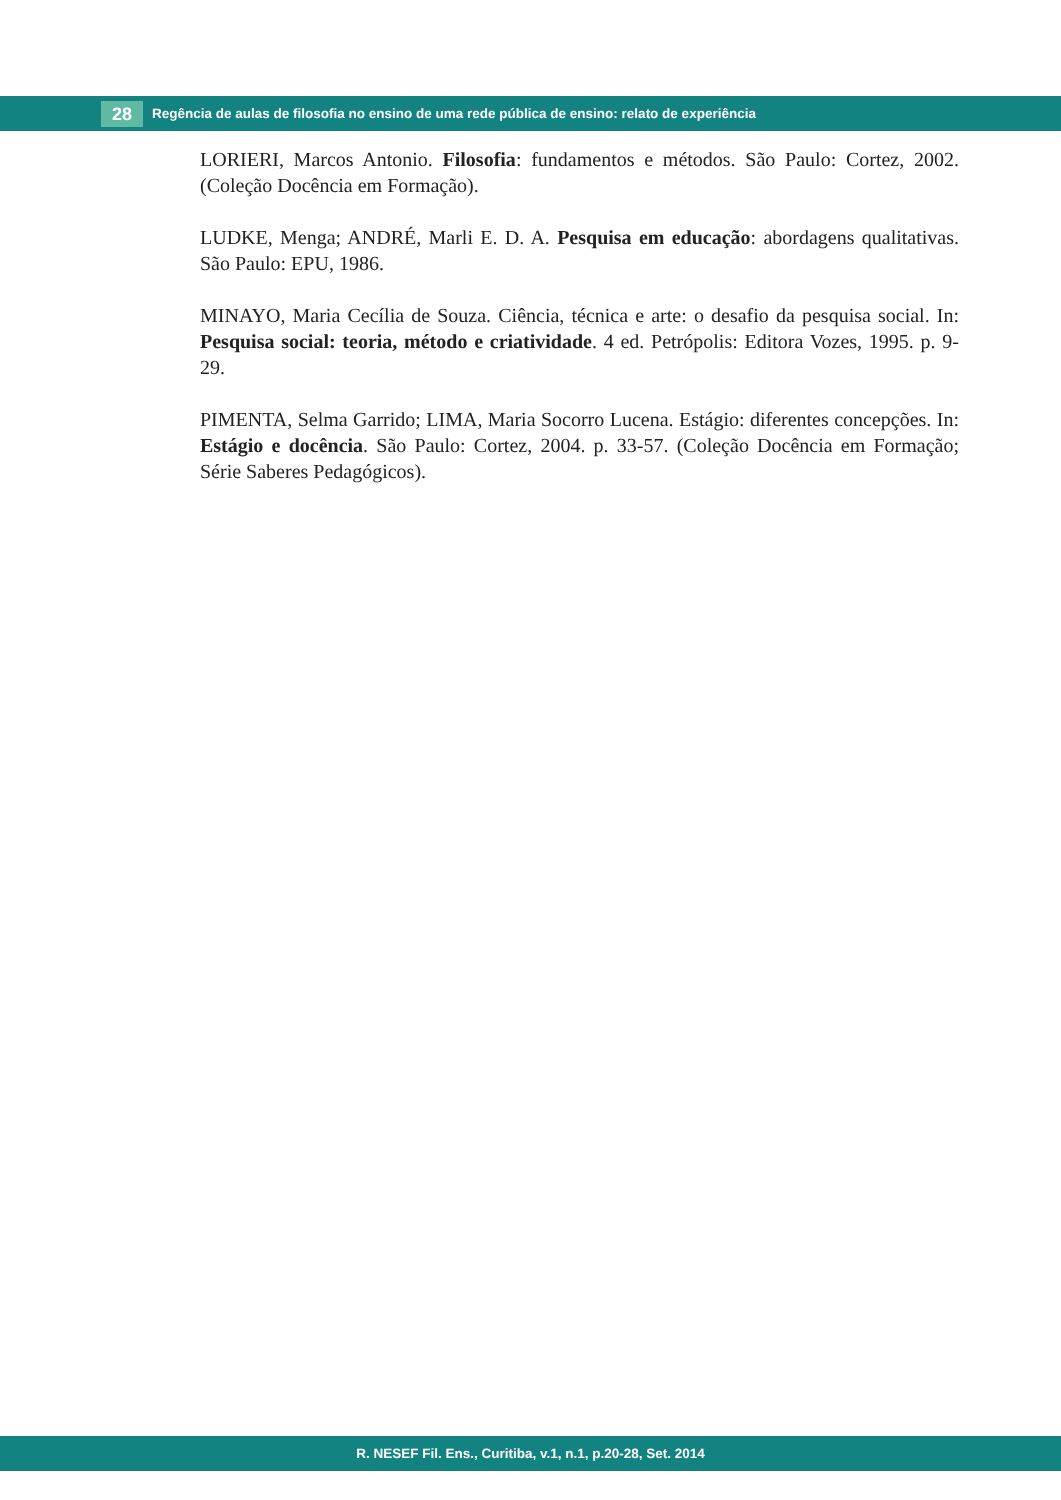28
Regência de aulas de filosofia no ensino de uma rede pública de ensino: relato de experiência
LORIERI, Marcos Antonio. Filosofia: fundamentos e métodos. São Paulo: Cortez, 2002. (Coleção Docência em Formação).
LUDKE, Menga; ANDRÉ, Marli E. D. A. Pesquisa em educação: abordagens qualitativas. São Paulo: EPU, 1986.
MINAYO, Maria Cecília de Souza. Ciência, técnica e arte: o desafio da pesquisa social. In: Pesquisa social: teoria, método e criatividade. 4 ed. Petrópolis: Editora Vozes, 1995. p. 9-29.
PIMENTA, Selma Garrido; LIMA, Maria Socorro Lucena. Estágio: diferentes concepções. In: Estágio e docência. São Paulo: Cortez, 2004. p. 33-57. (Coleção Docência em Formação; Série Saberes Pedagógicos).
R. NESEF Fil. Ens., Curitiba, v.1, n.1, p.20-28, Set. 2014